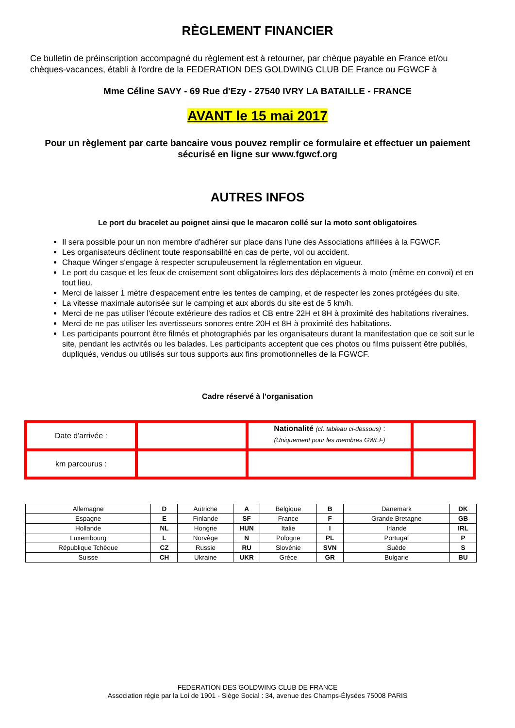RÈGLEMENT FINANCIER
Ce bulletin de préinscription accompagné du règlement est à retourner, par chèque payable en France et/ou chèques-vacances, établi à l'ordre de la FEDERATION DES GOLDWING CLUB DE France ou FGWCF à
Mme Céline SAVY - 69 Rue d'Ezy - 27540 IVRY LA BATAILLE - FRANCE
AVANT le 15 mai 2017
Pour un règlement par carte bancaire vous pouvez remplir ce formulaire et effectuer un paiement sécurisé en ligne sur www.fgwcf.org
AUTRES INFOS
Le port du bracelet au poignet ainsi que le macaron collé sur la moto sont obligatoires
Il sera possible pour un non membre d’adhérer sur place dans l'une des Associations affiliées à la FGWCF.
Les organisateurs déclinent toute responsabilité en cas de perte, vol ou accident.
Chaque Winger s'engage à respecter scrupuleusement la réglementation en vigueur.
Le port du casque et les feux de croisement sont obligatoires lors des déplacements à moto (même en convoi) et en tout lieu.
Merci de laisser 1 mètre d'espacement entre les tentes de camping, et de respecter les zones protégées du site.
La vitesse maximale autorisée sur le camping et aux abords du site est de 5 km/h.
Merci de ne pas utiliser l'écoute extérieure des radios et CB entre 22H et 8H à proximité des habitations riveraines.
Merci de ne pas utiliser les avertisseurs sonores entre 20H et 8H à proximité des habitations.
Les participants pourront être filmés et photographiés par les organisateurs durant la manifestation que ce soit sur le site, pendant les activités ou les balades. Les participants acceptent que ces photos ou films puissent être publiés, dupliqués, vendus ou utilisés sur tous supports aux fins promotionnelles de la FGWCF.
Cadre réservé à l'organisation
| Date d'arrivée : | | Nationalité (cf. tableau ci-dessous) : (Uniquement pour les membres GWEF) | |
| km parcourus : | | | |
| Allemagne | D | Autriche | A | Belgique | B | Danemark | DK |
| Espagne | E | Finlande | SF | France | F | Grande Bretagne | GB |
| Hollande | NL | Hongrie | HUN | Italie | I | Irlande | IRL |
| Luxembourg | L | Norvège | N | Pologne | PL | Portugal | P |
| République Tchèque | CZ | Russie | RU | Slovénie | SVN | Suède | S |
| Suisse | CH | Ukraine | UKR | Grèce | GR | Bulgarie | BU |
FEDERATION DES GOLDWING CLUB DE FRANCE
Association régie par la Loi de 1901 - Siège Social : 34, avenue des Champs-Élysées 75008 PARIS